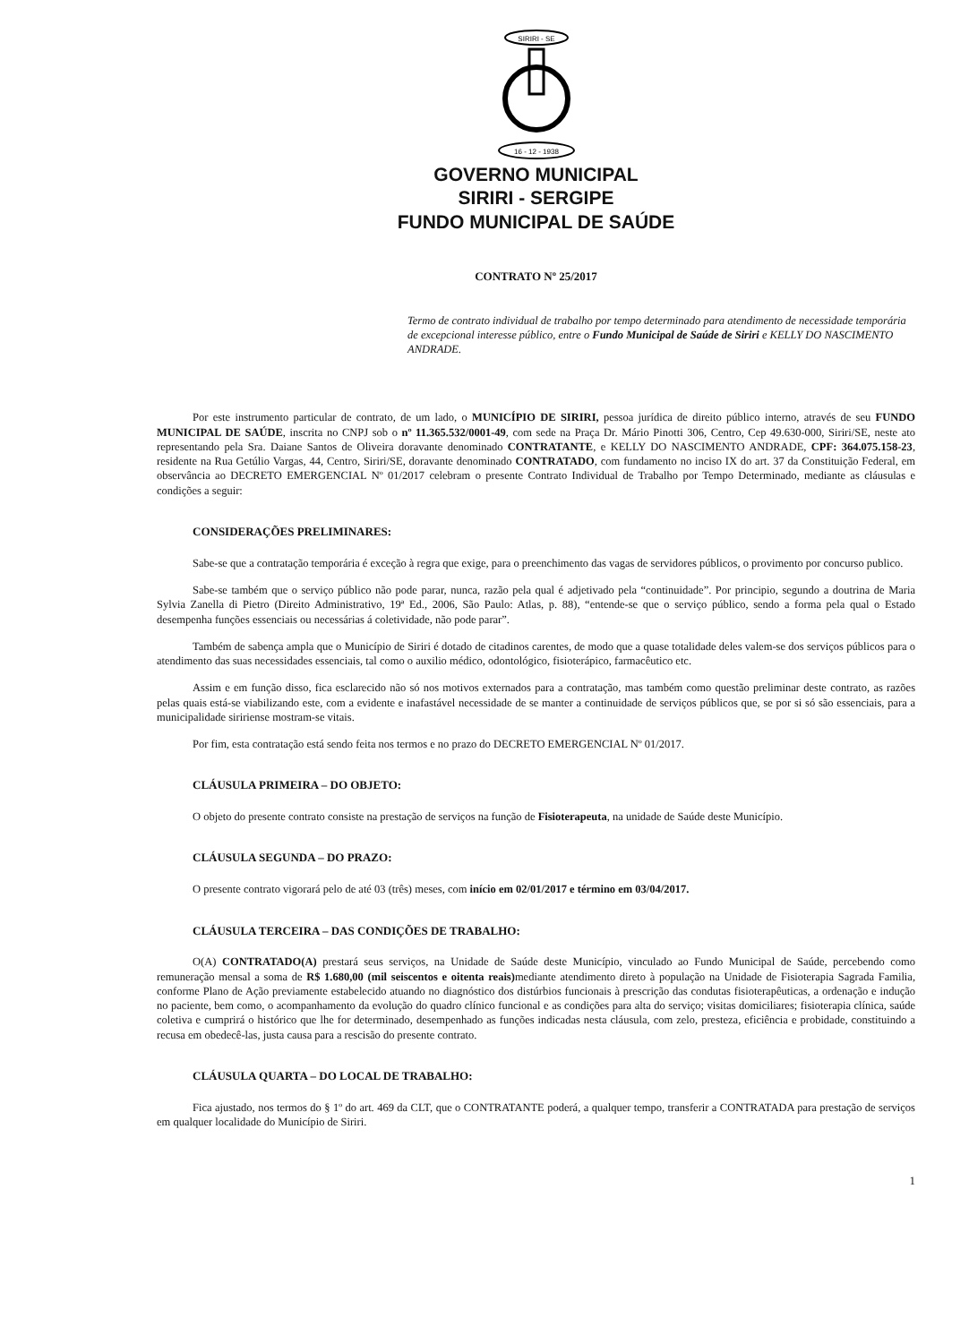SIRIRI - SE
16 - 12 - 1938
GOVERNO MUNICIPAL
SIRIRI - SERGIPE
FUNDO MUNICIPAL DE SAÚDE
CONTRATO Nº 25/2017
Termo de contrato individual de trabalho por tempo determinado para atendimento de necessidade temporária de excepcional interesse público, entre o Fundo Municipal de Saúde de Siriri e KELLY DO NASCIMENTO ANDRADE.
Por este instrumento particular de contrato, de um lado, o MUNICÍPIO DE SIRIRI, pessoa jurídica de direito público interno, através de seu FUNDO MUNICIPAL DE SAÚDE, inscrita no CNPJ sob o nº 11.365.532/0001-49, com sede na Praça Dr. Mário Pinotti 306, Centro, Cep 49.630-000, Siriri/SE, neste ato representando pela Sra. Daiane Santos de Oliveira doravante denominado CONTRATANTE, e KELLY DO NASCIMENTO ANDRADE, CPF: 364.075.158-23, residente na Rua Getúlio Vargas, 44, Centro, Siriri/SE, doravante denominado CONTRATADO, com fundamento no inciso IX do art. 37 da Constituição Federal, em observância ao DECRETO EMERGENCIAL Nº 01/2017 celebram o presente Contrato Individual de Trabalho por Tempo Determinado, mediante as cláusulas e condições a seguir:
CONSIDERAÇÕES PRELIMINARES:
Sabe-se que a contratação temporária é exceção à regra que exige, para o preenchimento das vagas de servidores públicos, o provimento por concurso publico.
Sabe-se também que o serviço público não pode parar, nunca, razão pela qual é adjetivado pela “continuidade”. Por principio, segundo a doutrina de Maria Sylvia Zanella di Pietro (Direito Administrativo, 19ª Ed., 2006, São Paulo: Atlas, p. 88), “entende-se que o serviço público, sendo a forma pela qual o Estado desempenha funções essenciais ou necessárias á coletividade, não pode parar”.
Também de sabença ampla que o Município de Siriri é dotado de citadinos carentes, de modo que a quase totalidade deles valem-se dos serviços públicos para o atendimento das suas necessidades essenciais, tal como o auxilio médico, odontológico, fisioterápico, farmacêutico etc.
Assim e em função disso, fica esclarecido não só nos motivos externados para a contratação, mas também como questão preliminar deste contrato, as razões pelas quais está-se viabilizando este, com a evidente e inafastável necessidade de se manter a continuidade de serviços públicos que, se por si só são essenciais, para a municipalidade siririense mostram-se vitais.
Por fim, esta contratação está sendo feita nos termos e no prazo do DECRETO EMERGENCIAL Nº 01/2017.
CLÁUSULA PRIMEIRA – DO OBJETO:
O objeto do presente contrato consiste na prestação de serviços na função de Fisioterapeuta, na unidade de Saúde deste Município.
CLÁUSULA SEGUNDA – DO PRAZO:
O presente contrato vigorará pelo de até 03 (três) meses, com início em 02/01/2017 e término em 03/04/2017.
CLÁUSULA TERCEIRA – DAS CONDIÇÕES DE TRABALHO:
O(A) CONTRATADO(A) prestará seus serviços, na Unidade de Saúde deste Município, vinculado ao Fundo Municipal de Saúde, percebendo como remuneração mensal a soma de R$ 1.680,00 (mil seiscentos e oitenta reais) mediante atendimento direto à população na Unidade de Fisioterapia Sagrada Familia, conforme Plano de Ação previamente estabelecido atuando no diagnóstico dos distúrbios funcionais à prescrição das condutas fisioterapêuticas, a ordenação e indução no paciente, bem como, o acompanhamento da evolução do quadro clínico funcional e as condições para alta do serviço; visitas domiciliares; fisioterapia clínica, saúde coletiva e cumprirá o histórico que lhe for determinado, desempenhado as funções indicadas nesta cláusula, com zelo, presteza, eficiência e probidade, constituindo a recusa em obedecê-las, justa causa para a rescisão do presente contrato.
CLÁUSULA QUARTA – DO LOCAL DE TRABALHO:
Fica ajustado, nos termos do § 1º do art. 469 da CLT, que o CONTRATANTE poderá, a qualquer tempo, transferir a CONTRATADA para prestação de serviços em qualquer localidade do Município de Siriri.
1